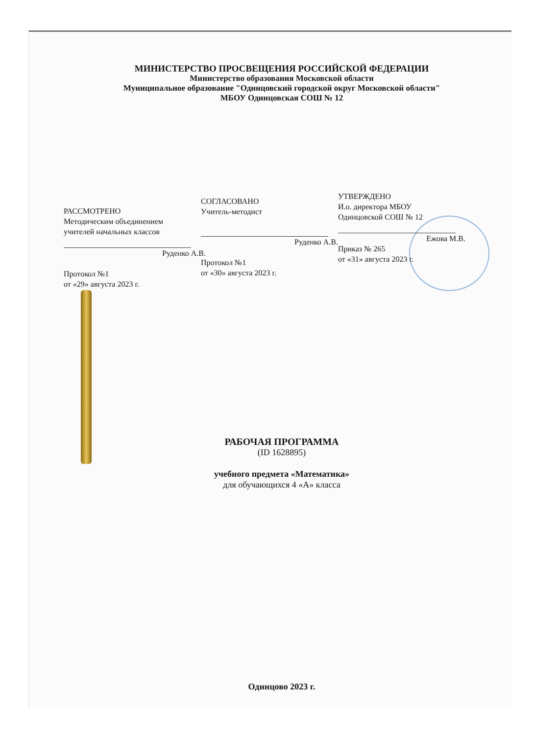МИНИСТЕРСТВО ПРОСВЕЩЕНИЯ РОССИЙСКОЙ ФЕДЕРАЦИИ
Министерство образования Московской области
Муниципальное образование "Одинцовский городской округ Московской области"
МБОУ Одинцовская СОШ № 12
РАССМОТРЕНО
Методическим объединением
учителей начальных классов
Руденко А.В.
Протокол №1
от «29» августа 2023 г.
СОГЛАСОВАНО
Учитель-методист
Руденко А.В.
Протокол №1
от «30» августа 2023 г.
УТВЕРЖДЕНО
И.о. директора МБОУ
Одинцовской СОШ № 12
Ежова М.В.
Приказ № 265
от «31» августа 2023 г.
РАБОЧАЯ ПРОГРАММА
(ID 1628895)
учебного предмета «Математика»
для обучающихся 4 «А» класса
Одинцово 2023 г.